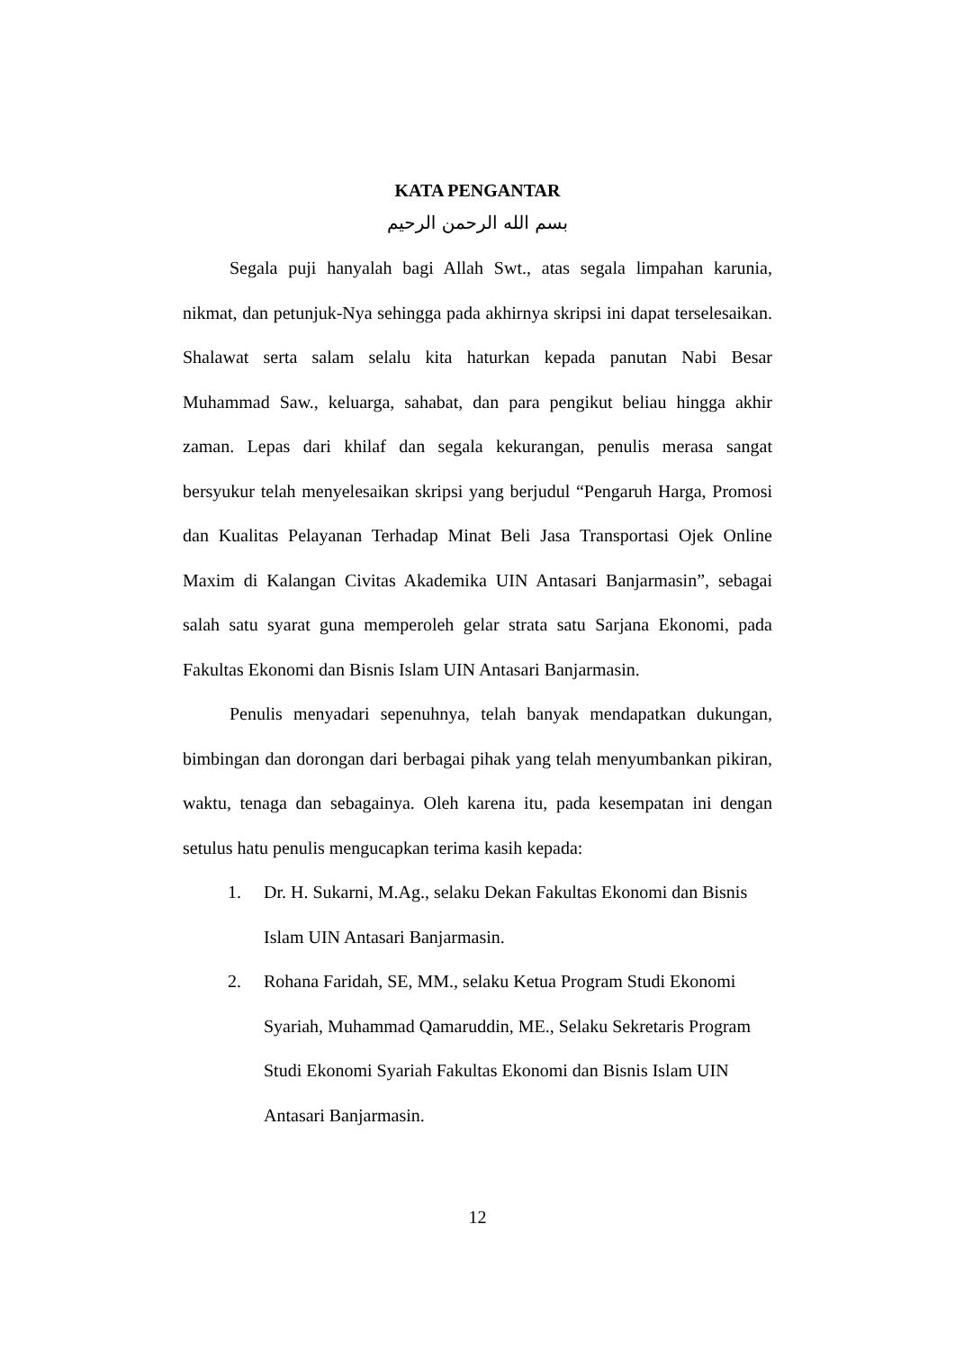KATA PENGANTAR
بسم الله الرحمن الرحيم
Segala puji hanyalah bagi Allah Swt., atas segala limpahan karunia, nikmat, dan petunjuk-Nya sehingga pada akhirnya skripsi ini dapat terselesaikan. Shalawat serta salam selalu kita haturkan kepada panutan Nabi Besar Muhammad Saw., keluarga, sahabat, dan para pengikut beliau hingga akhir zaman. Lepas dari khilaf dan segala kekurangan, penulis merasa sangat bersyukur telah menyelesaikan skripsi yang berjudul “Pengaruh Harga, Promosi dan Kualitas Pelayanan Terhadap Minat Beli Jasa Transportasi Ojek Online Maxim di Kalangan Civitas Akademika UIN Antasari Banjarmasin”, sebagai salah satu syarat guna memperoleh gelar strata satu Sarjana Ekonomi, pada Fakultas Ekonomi dan Bisnis Islam UIN Antasari Banjarmasin.
Penulis menyadari sepenuhnya, telah banyak mendapatkan dukungan, bimbingan dan dorongan dari berbagai pihak yang telah menyumbankan pikiran, waktu, tenaga dan sebagainya. Oleh karena itu, pada kesempatan ini dengan setulus hatu penulis mengucapkan terima kasih kepada:
1. Dr. H. Sukarni, M.Ag., selaku Dekan Fakultas Ekonomi dan Bisnis Islam UIN Antasari Banjarmasin.
2. Rohana Faridah, SE, MM., selaku Ketua Program Studi Ekonomi Syariah, Muhammad Qamaruddin, ME., Selaku Sekretaris Program Studi Ekonomi Syariah Fakultas Ekonomi dan Bisnis Islam UIN Antasari Banjarmasin.
12